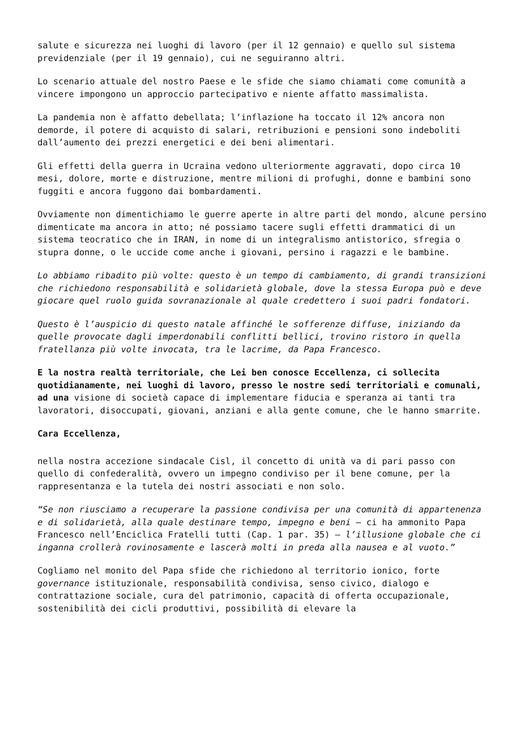salute e sicurezza nei luoghi di lavoro (per il 12 gennaio) e quello sul sistema previdenziale (per il 19 gennaio), cui ne seguiranno altri.
Lo scenario attuale del nostro Paese e le sfide che siamo chiamati come comunità a vincere impongono un approccio partecipativo e niente affatto massimalista.
La pandemia non è affatto debellata; l’inflazione ha toccato il 12% ancora non demorde, il potere di acquisto di salari, retribuzioni e pensioni sono indeboliti dall’aumento dei prezzi energetici e dei beni alimentari.
Gli effetti della guerra in Ucraina vedono ulteriormente aggravati, dopo circa 10 mesi, dolore, morte e distruzione, mentre milioni di profughi, donne e bambini sono fuggiti e ancora fuggono dai bombardamenti.
Ovviamente non dimentichiamo le guerre aperte in altre parti del mondo, alcune persino dimenticate ma ancora in atto; né possiamo tacere sugli effetti drammatici di un sistema teocratico che in IRAN, in nome di un integralismo antistorico, sfregia o stupra donne, o le uccide come anche i giovani, persino i ragazzi e le bambine.
Lo abbiamo ribadito più volte: questo è un tempo di cambiamento, di grandi transizioni che richiedono responsabilità e solidarietà globale, dove la stessa Europa può e deve giocare quel ruolo guida sovranazionale al quale credettero i suoi padri fondatori.
Questo è l’auspicio di questo natale affinché le sofferenze diffuse, iniziando da quelle provocate dagli imperdonabili conflitti bellici, trovino ristoro in quella fratellanza più volte invocata, tra le lacrime, da Papa Francesco.
E la nostra realtà territoriale, che Lei ben conosce Eccellenza, ci sollecita quotidianamente, nei luoghi di lavoro, presso le nostre sedi territoriali e comunali, ad una visione di società capace di implementare fiducia e speranza ai tanti tra lavoratori, disoccupati, giovani, anziani e alla gente comune, che le hanno smarrite.
Cara Eccellenza,
nella nostra accezione sindacale Cisl, il concetto di unità va di pari passo con quello di confederalità, ovvero un impegno condiviso per il bene comune, per la rappresentanza e la tutela dei nostri associati e non solo.
“Se non riusciamo a recuperare la passione condivisa per una comunità di appartenenza e di solidarietà, alla quale destinare tempo, impegno e beni – ci ha ammonito Papa Francesco nell’Enciclica Fratelli tutti (Cap. 1 par. 35) – l’illusione globale che ci inganna crollerà rovinosamente e lascerà molti in preda alla nausea e al vuoto.”
Cogliamo nel monito del Papa sfide che richiedono al territorio ionico, forte governance istituzionale, responsabilità condivisa, senso civico, dialogo e contrattazione sociale, cura del patrimonio, capacità di offerta occupazionale, sostenibilità dei cicli produttivi, possibilità di elevare la